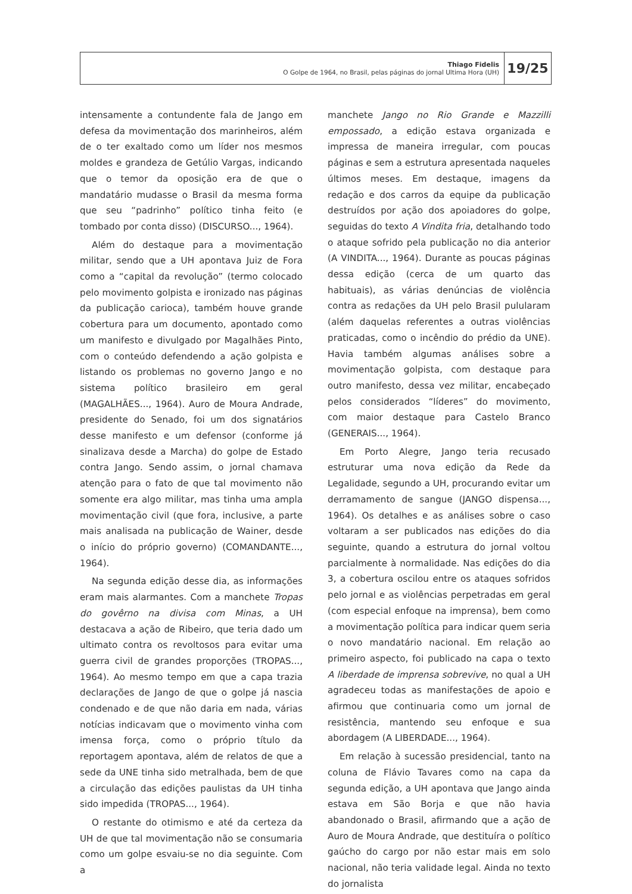Thiago Fidelis
O Golpe de 1964, no Brasil, pelas páginas do jornal Ultima Hora (UH)
19/25
intensamente a contundente fala de Jango em defesa da movimentação dos marinheiros, além de o ter exaltado como um líder nos mesmos moldes e grandeza de Getúlio Vargas, indicando que o temor da oposição era de que o mandatário mudasse o Brasil da mesma forma que seu “padrinho” político tinha feito (e tombado por conta disso) (DISCURSO..., 1964).
Além do destaque para a movimentação militar, sendo que a UH apontava Juiz de Fora como a “capital da revolução” (termo colocado pelo movimento golpista e ironizado nas páginas da publicação carioca), também houve grande cobertura para um documento, apontado como um manifesto e divulgado por Magalhães Pinto, com o conteúdo defendendo a ação golpista e listando os problemas no governo Jango e no sistema político brasileiro em geral (MAGALHÃES..., 1964). Auro de Moura Andrade, presidente do Senado, foi um dos signatários desse manifesto e um defensor (conforme já sinalizava desde a Marcha) do golpe de Estado contra Jango. Sendo assim, o jornal chamava atenção para o fato de que tal movimento não somente era algo militar, mas tinha uma ampla movimentação civil (que fora, inclusive, a parte mais analisada na publicação de Wainer, desde o início do próprio governo) (COMANDANTE..., 1964).
Na segunda edição desse dia, as informações eram mais alarmantes. Com a manchete Tropas do govêrno na divisa com Minas, a UH destacava a ação de Ribeiro, que teria dado um ultimato contra os revoltosos para evitar uma guerra civil de grandes proporções (TROPAS..., 1964). Ao mesmo tempo em que a capa trazia declarações de Jango de que o golpe já nascia condenado e de que não daria em nada, várias notícias indicavam que o movimento vinha com imensa força, como o próprio título da reportagem apontava, além de relatos de que a sede da UNE tinha sido metralhada, bem de que a circulação das edições paulistas da UH tinha sido impedida (TROPAS..., 1964).
O restante do otimismo e até da certeza da UH de que tal movimentação não se consumaria como um golpe esvaiu-se no dia seguinte. Com a
manchete Jango no Rio Grande e Mazzilli empossado, a edição estava organizada e impressa de maneira irregular, com poucas páginas e sem a estrutura apresentada naqueles últimos meses. Em destaque, imagens da redação e dos carros da equipe da publicação destruídos por ação dos apoiadores do golpe, seguidas do texto A Vindita fria, detalhando todo o ataque sofrido pela publicação no dia anterior (A VINDITA..., 1964). Durante as poucas páginas dessa edição (cerca de um quarto das habituais), as várias denúncias de violência contra as redações da UH pelo Brasil pulularam (além daquelas referentes a outras violências praticadas, como o incêndio do prédio da UNE). Havia também algumas análises sobre a movimentação golpista, com destaque para outro manifesto, dessa vez militar, encabeçado pelos considerados “líderes” do movimento, com maior destaque para Castelo Branco (GENERAIS..., 1964).
Em Porto Alegre, Jango teria recusado estruturar uma nova edição da Rede da Legalidade, segundo a UH, procurando evitar um derramamento de sangue (JANGO dispensa..., 1964). Os detalhes e as análises sobre o caso voltaram a ser publicados nas edições do dia seguinte, quando a estrutura do jornal voltou parcialmente à normalidade. Nas edições do dia 3, a cobertura oscilou entre os ataques sofridos pelo jornal e as violências perpetradas em geral (com especial enfoque na imprensa), bem como a movimentação política para indicar quem seria o novo mandatário nacional. Em relação ao primeiro aspecto, foi publicado na capa o texto A liberdade de imprensa sobrevive, no qual a UH agradeceu todas as manifestações de apoio e afirmou que continuaria como um jornal de resistência, mantendo seu enfoque e sua abordagem (A LIBERDADE..., 1964).
Em relação à sucessão presidencial, tanto na coluna de Flávio Tavares como na capa da segunda edição, a UH apontava que Jango ainda estava em São Borja e que não havia abandonado o Brasil, afirmando que a ação de Auro de Moura Andrade, que destituíra o político gaúcho do cargo por não estar mais em solo nacional, não teria validade legal. Ainda no texto do jornalista